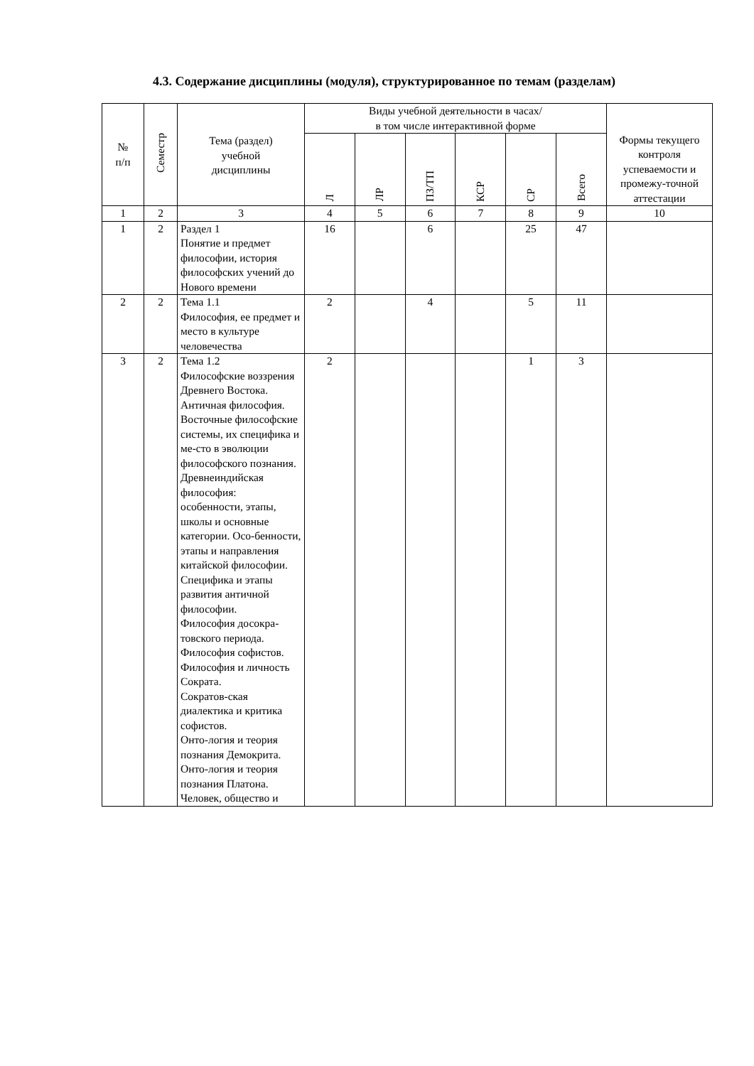4.3. Содержание дисциплины (модуля), структурированное по темам (разделам)
| № п/п | Семестр | Тема (раздел) учебной дисциплины | Виды учебной деятельности в часах/ в том числе интерактивной форме | | | | | | Формы текущего контроля успеваемости и промежу-точной аттестации |
| --- | --- | --- | --- | --- | --- | --- | --- | --- | --- |
| | | | Л | ЛР | ПЗ/ТП | КСР | СР | Всего | |
| 1 | 2 | 3 | 4 | 5 | 6 | 7 | 8 | 9 | 10 |
| 1 | 2 | Раздел 1 Понятие и предмет философии, история философских учений до Нового времени | 16 | | 6 | | 25 | 47 | |
| 2 | 2 | Тема 1.1 Философия, ее предмет и место в культуре человечества | 2 | | 4 | | 5 | 11 | |
| 3 | 2 | Тема 1.2 Философские воззрения Древнего Востока. Античная философия. Восточные философские системы, их специфика и ме-сто в эволюции философского познания. Древнеиндийская философия: особенности, этапы, школы и основные категории. Осо-бенности, этапы и направления китайской философии. Специфика и этапы развития античной философии. Философия досокра-товского периода. Философия софистов. Философия и личность Сократа. Сократов-ская диалектика и критика софистов. Онто-логия и теория познания Демокрита. Онто-логия и теория познания Платона. Человек, общество и | 2 | | | | 1 | 3 | |